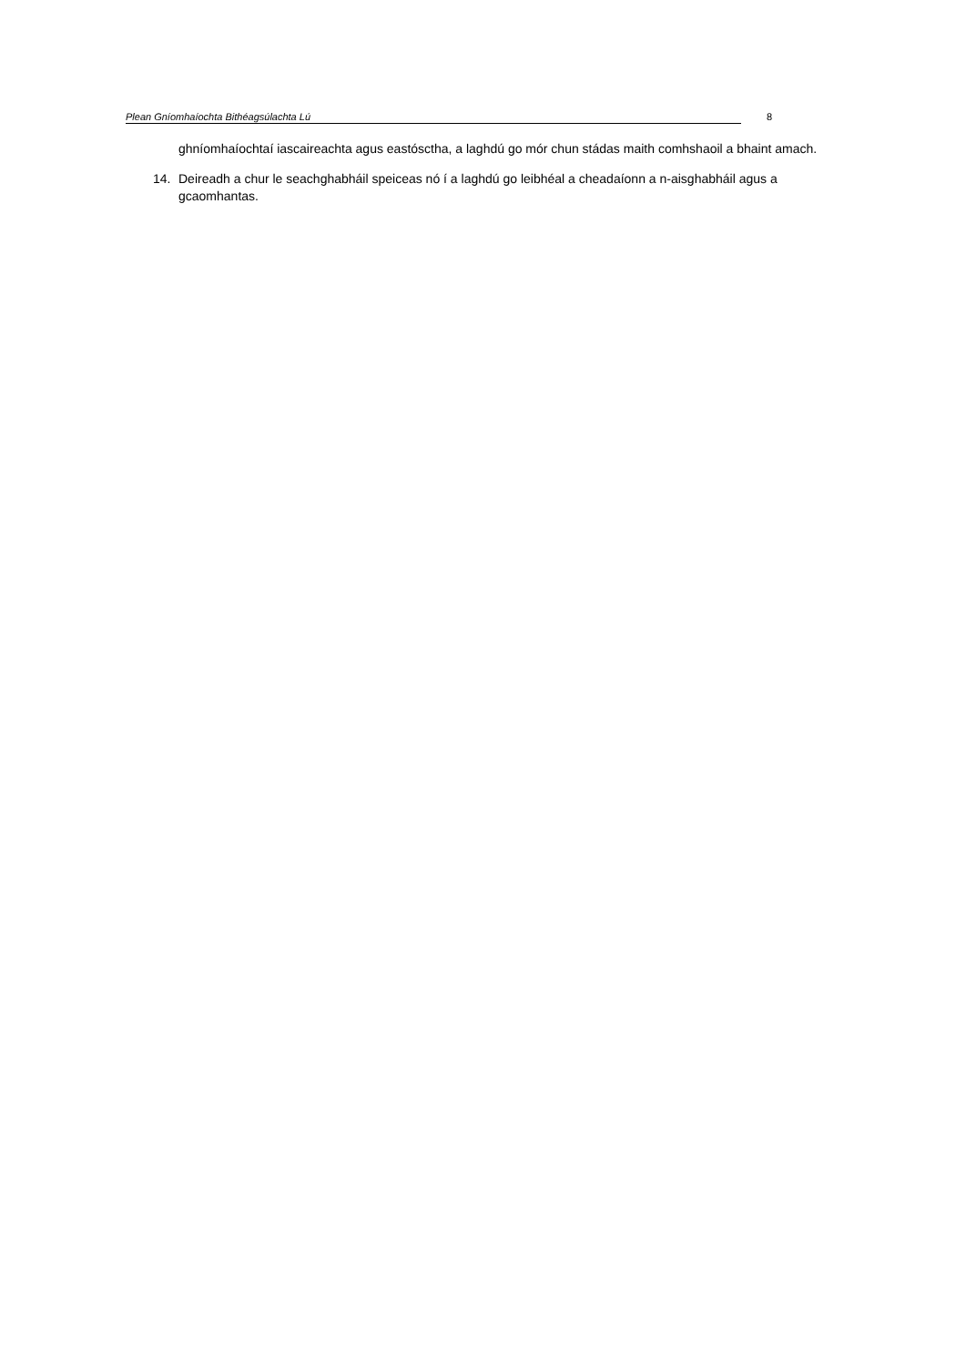Plean Gníomhaíochta Bithéagsúlachta Lú 8
ghníomhaíochtaí iascaireachta agus eastósctha, a laghdú go mór chun stádas maith comhshaoil a bhaint amach.
14. Deireadh a chur le seachghabháil speiceas nó í a laghdú go leibhéal a cheadaíonn a n-aisghabháil agus a gcaomhantas.